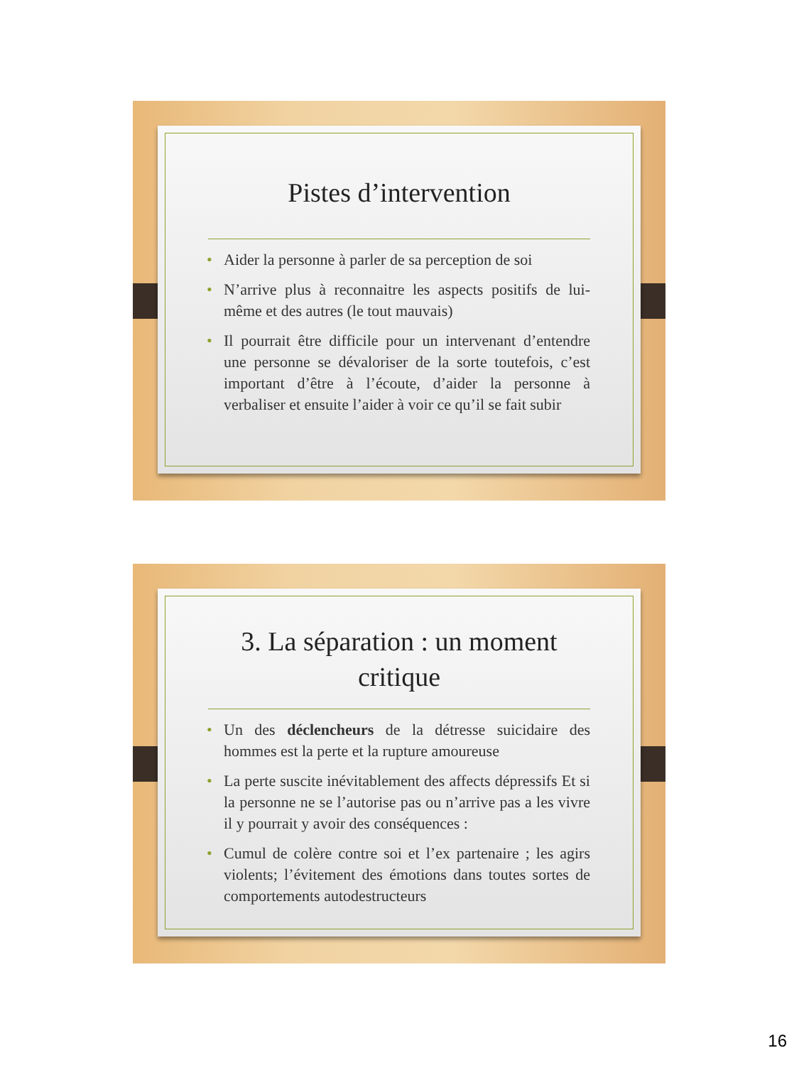Pistes d’intervention
• Aider la personne à parler de sa perception de soi
• N’arrive plus à reconnaitre les aspects positifs de lui-même et des autres (le tout mauvais)
• Il pourrait être difficile pour un intervenant d’entendre une personne se dévaloriser de la sorte toutefois, c’est important d’être à l’écoute, d’aider la personne à verbaliser et ensuite l’aider à voir ce qu’il se fait subir
3. La séparation : un moment
critique
• Un des déclencheurs de la détresse suicidaire des hommes est la perte et la rupture amoureuse
• La perte suscite inévitablement des affects dépressifs Et si la personne ne se l’autorise pas ou n’arrive pas a les vivre il y pourrait y avoir des conséquences :
• Cumul de colère contre soi et l’ex partenaire ; les agirs violents; l’évitement des émotions dans toutes sortes de comportements autodestructeurs
16